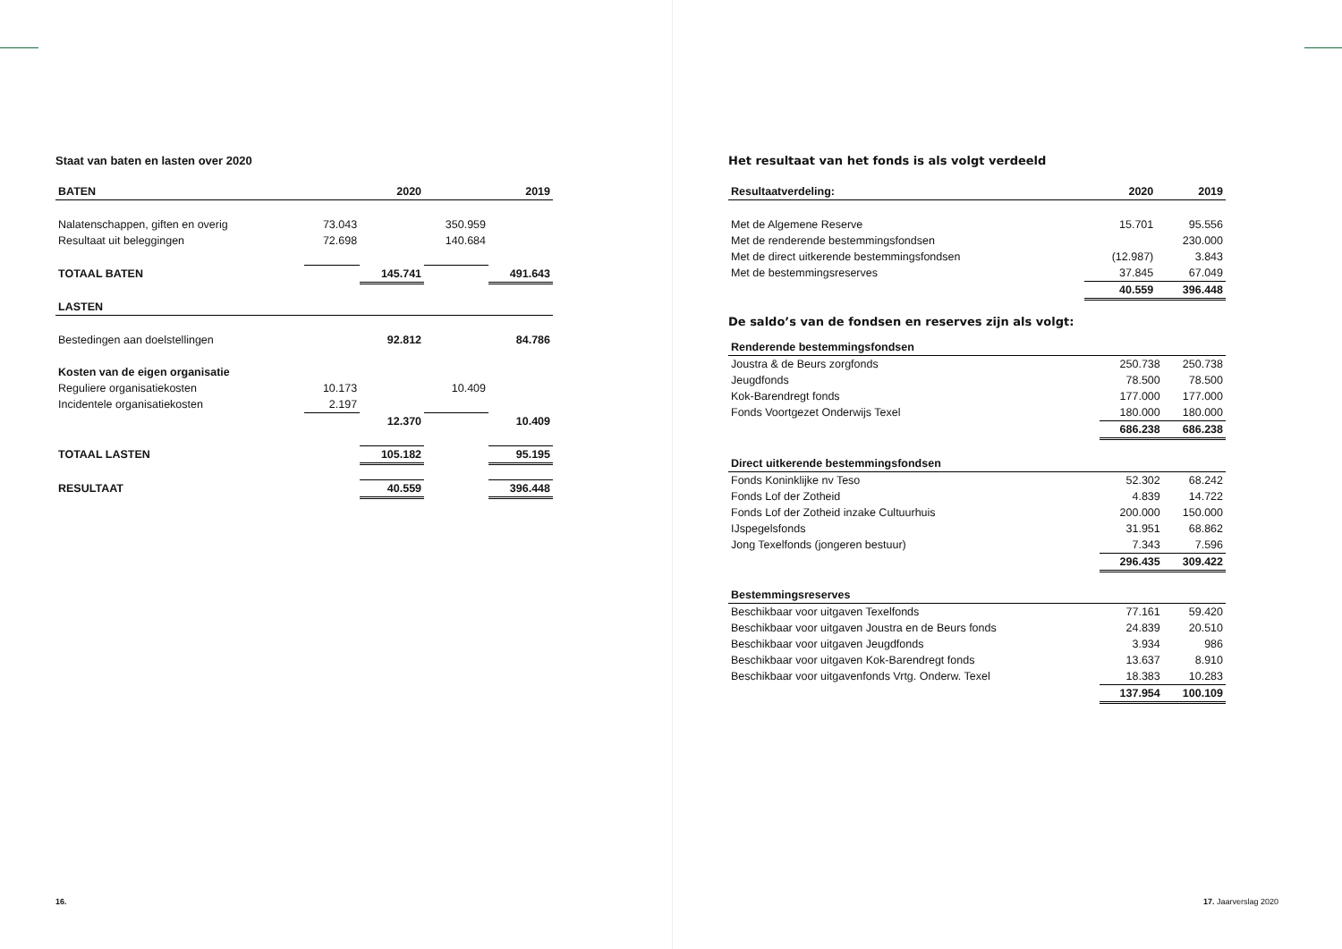Staat van baten en lasten over 2020
| BATEN | | 2020 | | 2019 |
| --- | --- | --- | --- | --- |
| Nalatenschappen, giften en overig | 73.043 | | 350.959 | |
| Resultaat uit beleggingen | 72.698 | | 140.684 | |
| TOTAAL BATEN | | 145.741 | | 491.643 |
| LASTEN | | | | |
| Bestedingen aan doelstellingen | | 92.812 | | 84.786 |
| Kosten van de eigen organisatie | | | | |
| Reguliere organisatiekosten | 10.173 | | 10.409 | |
| Incidentele organisatiekosten | 2.197 | | | |
| | | 12.370 | | 10.409 |
| TOTAAL LASTEN | | 105.182 | | 95.195 |
| RESULTAAT | | 40.559 | | 396.448 |
16.
Het resultaat van het fonds is als volgt verdeeld
| Resultaatverdeling: | 2020 | 2019 |
| --- | --- | --- |
| Met de Algemene Reserve | 15.701 | 95.556 |
| Met de renderende bestemmingsfondsen | | 230.000 |
| Met de direct uitkerende bestemmingsfondsen | (12.987) | 3.843 |
| Met de bestemmingsreserves | 37.845 | 67.049 |
| | 40.559 | 396.448 |
De saldo’s van de fondsen en reserves zijn als volgt:
| Renderende bestemmingsfondsen | | |
| --- | --- | --- |
| Joustra & de Beurs zorgfonds | 250.738 | 250.738 |
| Jeugdfonds | 78.500 | 78.500 |
| Kok-Barendregt fonds | 177.000 | 177.000 |
| Fonds Voortgezet Onderwijs Texel | 180.000 | 180.000 |
| | 686.238 | 686.238 |
| Direct uitkerende bestemmingsfondsen | | |
| Fonds Koninklijke nv Teso | 52.302 | 68.242 |
| Fonds Lof der Zotheid | 4.839 | 14.722 |
| Fonds Lof der Zotheid inzake Cultuurhuis | 200.000 | 150.000 |
| IJspegelsfonds | 31.951 | 68.862 |
| Jong Texelfonds (jongeren bestuur) | 7.343 | 7.596 |
| | 296.435 | 309.422 |
| Bestemmingsreserves | | |
| Beschikbaar voor uitgaven Texelfonds | 77.161 | 59.420 |
| Beschikbaar voor uitgaven Joustra en de Beurs fonds | 24.839 | 20.510 |
| Beschikbaar voor uitgaven Jeugdfonds | 3.934 | 986 |
| Beschikbaar voor uitgaven Kok-Barendregt fonds | 13.637 | 8.910 |
| Beschikbaar voor uitgavenfonds Vrtg. Onderw. Texel | 18.383 | 10.283 |
| | 137.954 | 100.109 |
17. Jaarverslag 2020